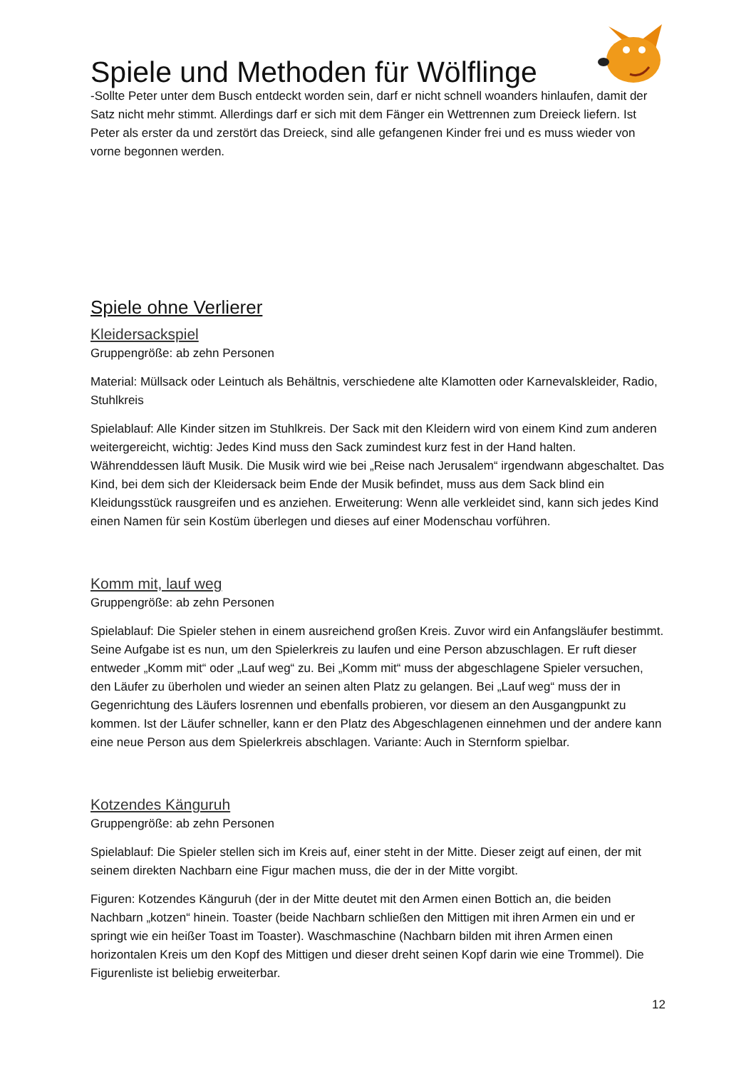Spiele und Methoden für Wölflinge
-Sollte Peter unter dem Busch entdeckt worden sein, darf er nicht schnell woanders hinlaufen, damit der Satz nicht mehr stimmt. Allerdings darf er sich mit dem Fänger ein Wettrennen zum Dreieck liefern. Ist Peter als erster da und zerstört das Dreieck, sind alle gefangenen Kinder frei und es muss wieder von vorne begonnen werden.
Spiele ohne Verlierer
Kleidersackspiel
Gruppengröße: ab zehn Personen
Material: Müllsack oder Leintuch als Behältnis, verschiedene alte Klamotten oder Karnevalskleider, Radio, Stuhlkreis
Spielablauf: Alle Kinder sitzen im Stuhlkreis. Der Sack mit den Kleidern wird von einem Kind zum anderen weitergereicht, wichtig: Jedes Kind muss den Sack zumindest kurz fest in der Hand halten. Währenddessen läuft Musik. Die Musik wird wie bei „Reise nach Jerusalem“ irgendwann abgeschaltet. Das Kind, bei dem sich der Kleidersack beim Ende der Musik befindet, muss aus dem Sack blind ein Kleidungsstück rausgreifen und es anziehen. Erweiterung: Wenn alle verkleidet sind, kann sich jedes Kind einen Namen für sein Kostüm überlegen und dieses auf einer Modenschau vorführen.
Komm mit, lauf weg
Gruppengröße: ab zehn Personen
Spielablauf: Die Spieler stehen in einem ausreichend großen Kreis. Zuvor wird ein Anfangsläufer bestimmt. Seine Aufgabe ist es nun, um den Spielerkreis zu laufen und eine Person abzuschlagen. Er ruft dieser entweder „Komm mit“ oder „Lauf weg“ zu. Bei „Komm mit“ muss der abgeschlagene Spieler versuchen, den Läufer zu überholen und wieder an seinen alten Platz zu gelangen. Bei „Lauf weg“ muss der in Gegenrichtung des Läufers losrennen und ebenfalls probieren, vor diesem an den Ausgangpunkt zu kommen. Ist der Läufer schneller, kann er den Platz des Abgeschlagenen einnehmen und der andere kann eine neue Person aus dem Spielerkreis abschlagen. Variante: Auch in Sternform spielbar.
Kotzendes Känguruh
Gruppengröße: ab zehn Personen
Spielablauf: Die Spieler stellen sich im Kreis auf, einer steht in der Mitte. Dieser zeigt auf einen, der mit seinem direkten Nachbarn eine Figur machen muss, die der in der Mitte vorgibt.
Figuren: Kotzendes Känguruh (der in der Mitte deutet mit den Armen einen Bottich an, die beiden Nachbarn „kotzen“ hinein. Toaster (beide Nachbarn schließen den Mittigen mit ihren Armen ein und er springt wie ein heißer Toast im Toaster). Waschmaschine (Nachbarn bilden mit ihren Armen einen horizontalen Kreis um den Kopf des Mittigen und dieser dreht seinen Kopf darin wie eine Trommel). Die Figurenliste ist beliebig erweiterbar.
12